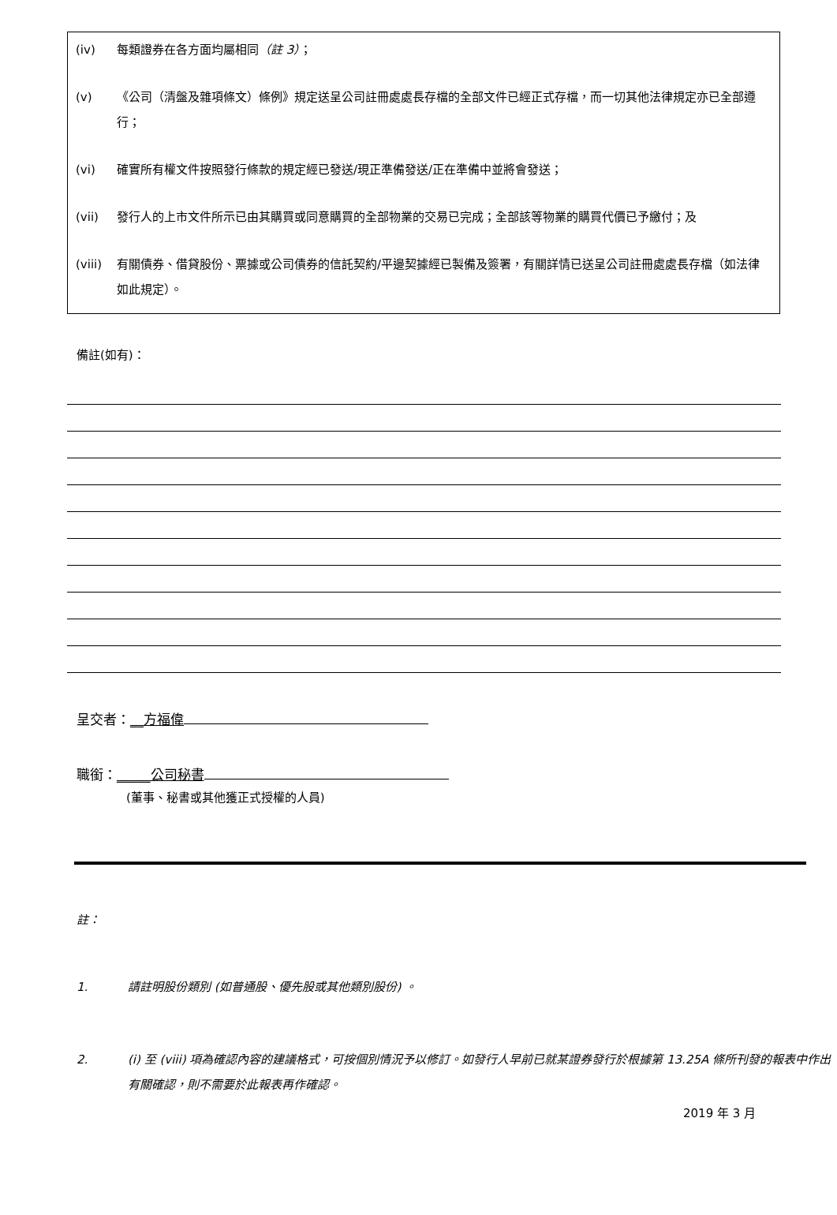(iv) 每類證券在各方面均屬相同（註 3）；
(v) 《公司（清盤及雜項條文）條例》規定送呈公司註冊處處長存檔的全部文件已經正式存檔，而一切其他法律規定亦已全部遵行；
(vi) 確實所有權文件按照發行條款的規定經已發送/現正準備發送/正在準備中並將會發送；
(vii) 發行人的上市文件所示已由其購買或同意購買的全部物業的交易已完成；全部該等物業的購買代價已予繳付；及
(viii) 有關債券、借貸股份、票據或公司債券的信託契約/平邊契據經已製備及簽署，有關詳情已送呈公司註冊處處長存檔（如法律如此規定）。
備註(如有)：
呈交者：__方福偉
職銜：_____公司秘書
(董事、秘書或其他獲正式授權的人員)
註：
1. 請註明股份類別 (如普通股、優先股或其他類別股份) 。
2. (i) 至 (viii) 項為確認內容的建議格式，可按個別情況予以修訂。如發行人早前已就某證券發行於根據第 13.25A 條所刊發的報表中作出有關確認，則不需要於此報表再作確認。
2019 年 3 月